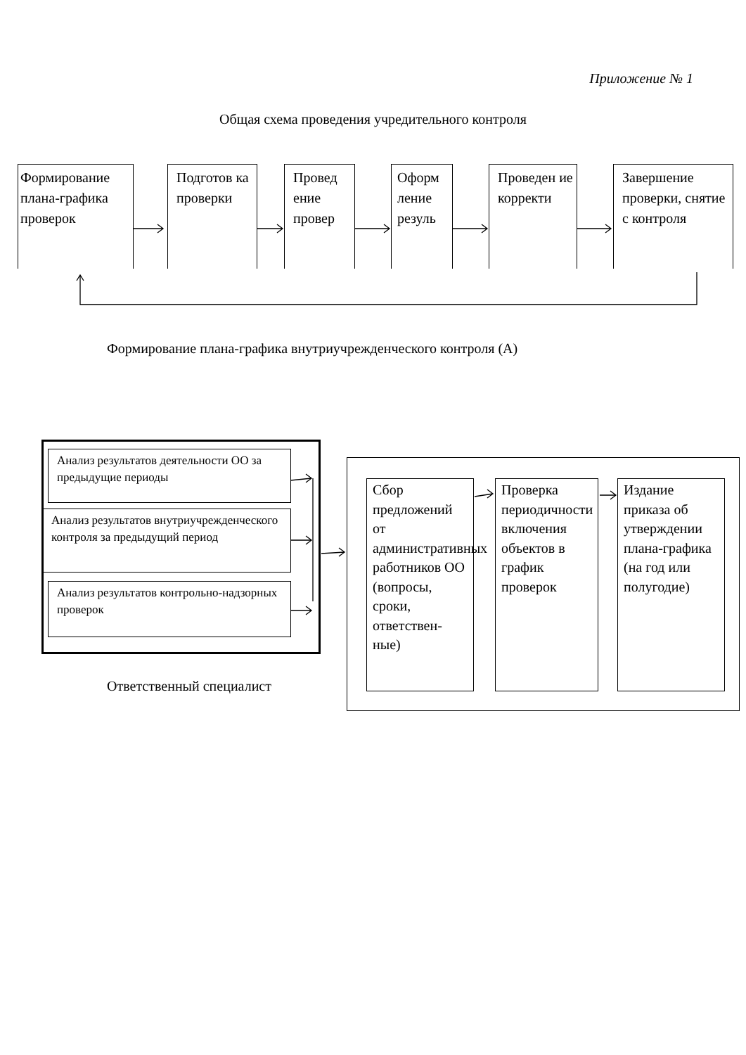Приложение № 1
Общая схема проведения учредительного контроля
Формирование плана-графика проверок
Подготов ка проверки
Провед ение провер
Оформ ление резуль
Проведен ие корректи
Завершение проверки, снятие с контроля
Формирование плана-графика внутриучрежденческого контроля (А)
Анализ результатов деятельности ОО за предыдущие периоды
Анализ результатов внутриучрежденческого контроля за предыдущий период
Анализ результатов контрольно-надзорных проверок
Ответственный специалист
Сбор предложений от административных работников ОО (вопросы, сроки, ответствен-ные)
Проверка периодичности включения объектов в график проверок
Издание приказа об утверждении плана-графика (на год или полугодие)